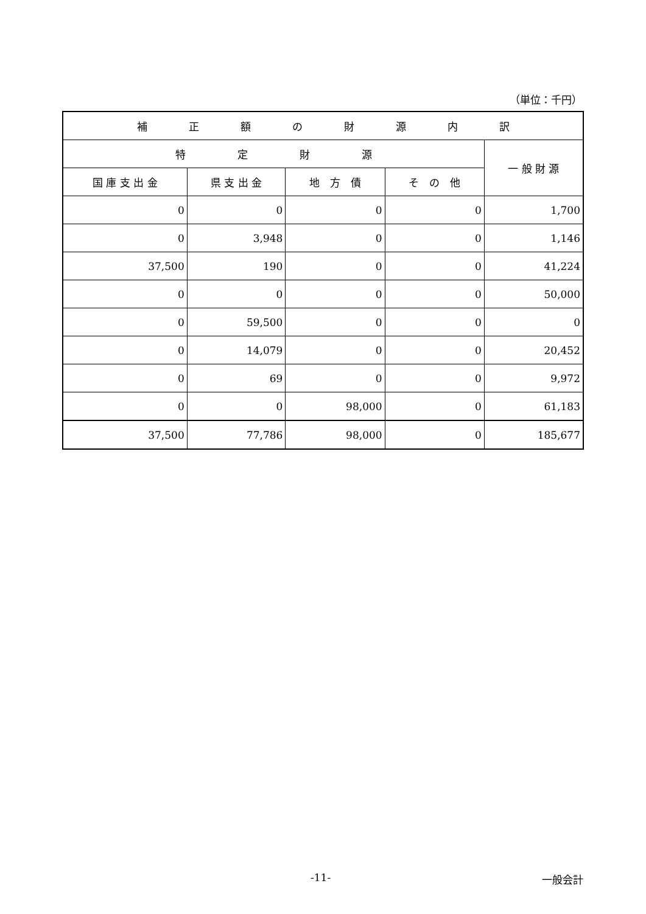（単位：千円）
| 補 正 額 の 財 源 内 訳 | | | | |
| --- | --- | --- | --- | --- |
| 特 定 財 源 | | | | 一 般 財 源 |
| 国 庫 支 出 金 | 県 支 出 金 | 地 方 債 | そ の 他 | |
| 0 | 0 | 0 | 0 | 1,700 |
| 0 | 3,948 | 0 | 0 | 1,146 |
| 37,500 | 190 | 0 | 0 | 41,224 |
| 0 | 0 | 0 | 0 | 50,000 |
| 0 | 59,500 | 0 | 0 | 0 |
| 0 | 14,079 | 0 | 0 | 20,452 |
| 0 | 69 | 0 | 0 | 9,972 |
| 0 | 0 | 98,000 | 0 | 61,183 |
| 37,500 | 77,786 | 98,000 | 0 | 185,677 |
-11- 一般会計